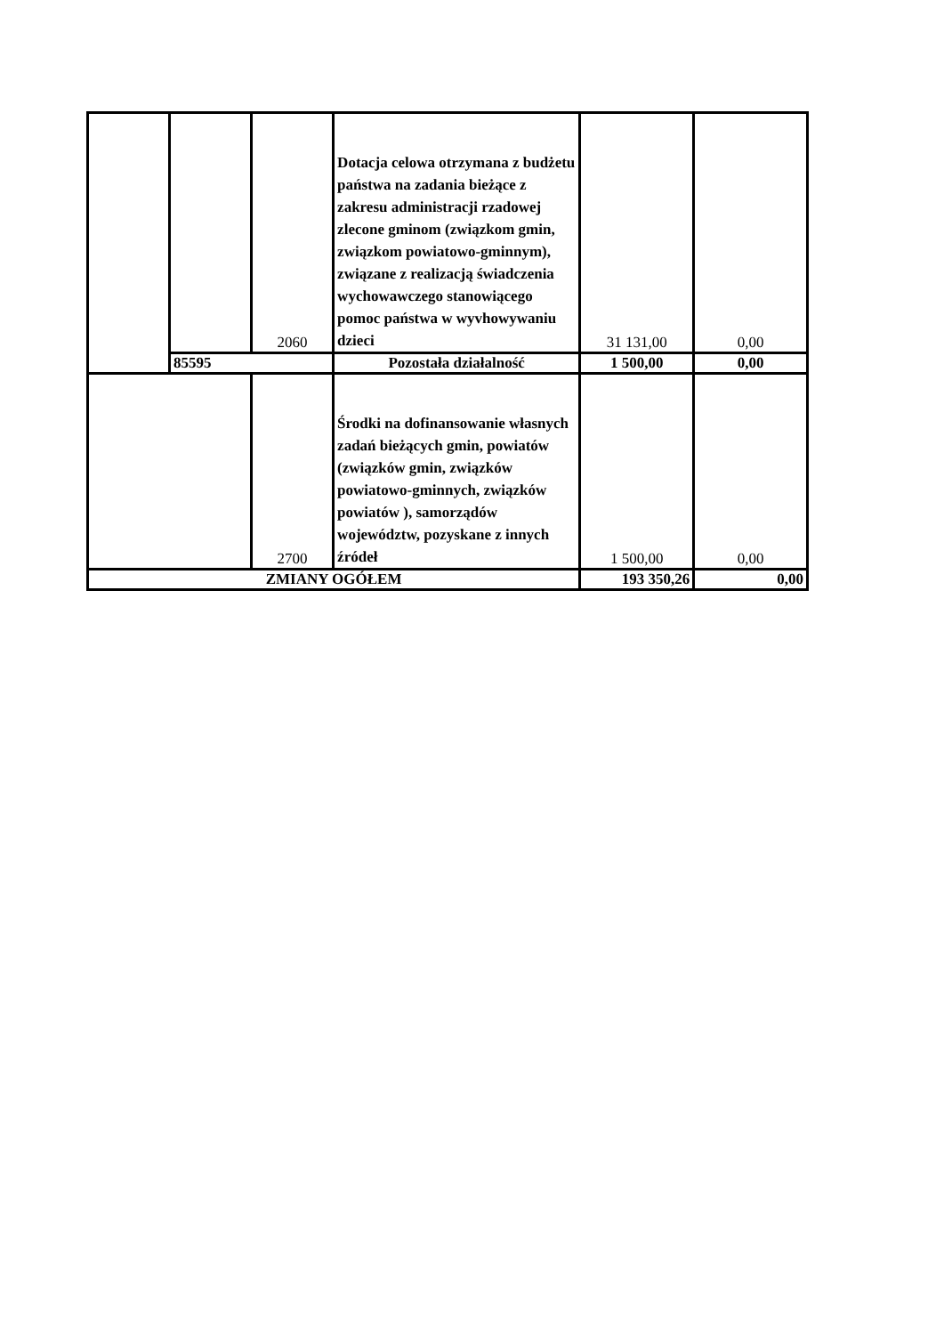| | | 2060 | Dotacja celowa otrzymana z budżetu państwa na zadania bieżące z zakresu administracji rzadowej zlecone gminom (związkom gmin, związkom powiatowo-gminnym), związane z realizacją świadczenia wychowawczego stanowiącego pomoc państwa w wyvhowywaniu dzieci | 31 131,00 | 0,00 |
| | 85595 | | Pozostała działalność | 1 500,00 | 0,00 |
| | | 2700 | Środki na dofinansowanie własnych zadań bieżących gmin, powiatów (związków gmin, związków powiatowo-gminnych, związków powiatów ), samorządów województw, pozyskane z innych źródeł | 1 500,00 | 0,00 |
| ZMIANY OGÓŁEM | | | | 193 350,26 | 0,00 |